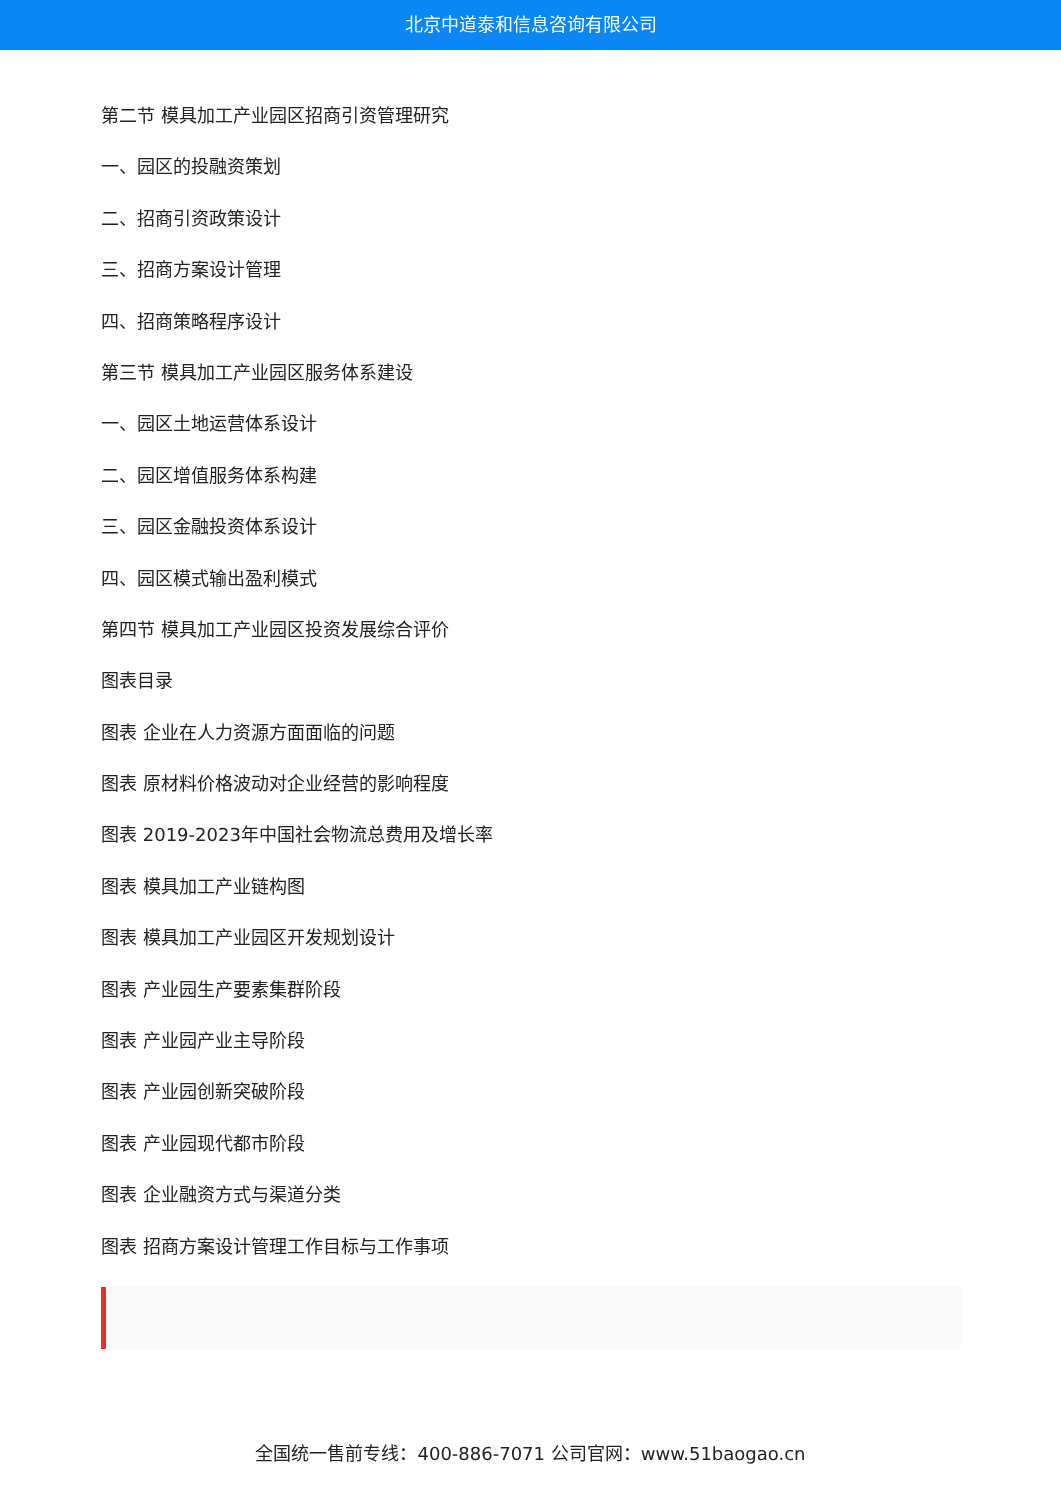北京中道泰和信息咨询有限公司
第二节 模具加工产业园区招商引资管理研究
一、园区的投融资策划
二、招商引资政策设计
三、招商方案设计管理
四、招商策略程序设计
第三节 模具加工产业园区服务体系建设
一、园区土地运营体系设计
二、园区增值服务体系构建
三、园区金融投资体系设计
四、园区模式输出盈利模式
第四节 模具加工产业园区投资发展综合评价
图表目录
图表 企业在人力资源方面面临的问题
图表 原材料价格波动对企业经营的影响程度
图表 2019-2023年中国社会物流总费用及增长率
图表 模具加工产业链构图
图表 模具加工产业园区开发规划设计
图表 产业园生产要素集群阶段
图表 产业园产业主导阶段
图表 产业园创新突破阶段
图表 产业园现代都市阶段
图表 企业融资方式与渠道分类
图表 招商方案设计管理工作目标与工作事项
全国统一售前专线：400-886-7071 公司官网：www.51baogao.cn